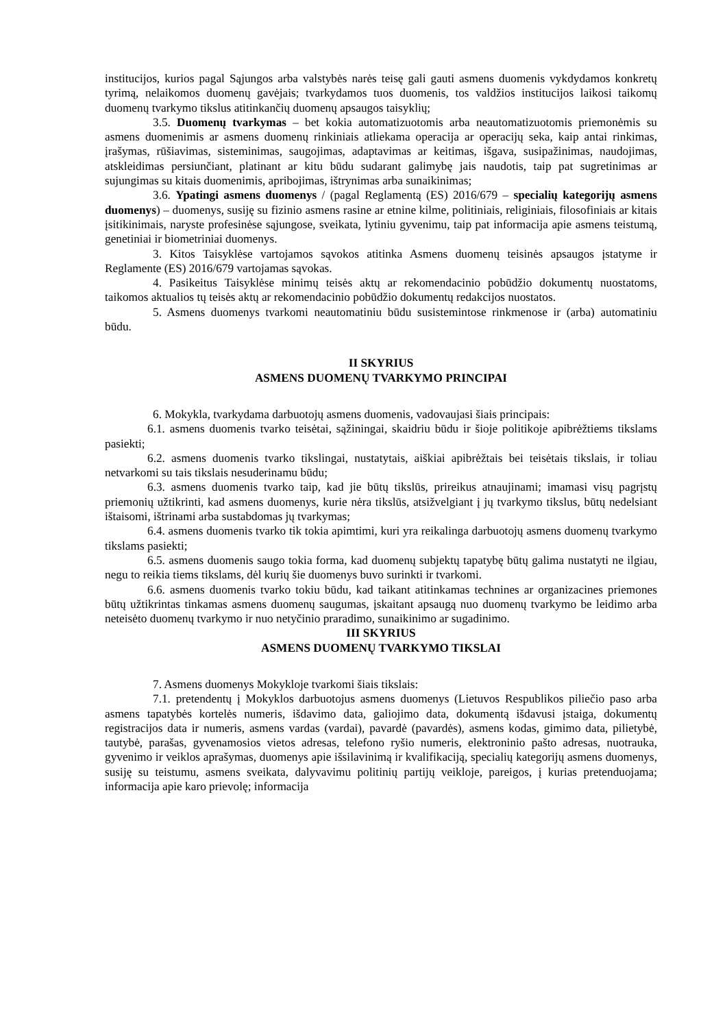institucijos, kurios pagal Sąjungos arba valstybės narės teisę gali gauti asmens duomenis vykdydamos konkretų tyrimą, nelaikomos duomenų gavėjais; tvarkydamos tuos duomenis, tos valdžios institucijos laikosi taikomų duomenų tvarkymo tikslus atitinkančių duomenų apsaugos taisyklių;
3.5. Duomenų tvarkymas – bet kokia automatizuotomis arba neautomatizuotomis priemonėmis su asmens duomenimis ar asmens duomenų rinkiniais atliekama operacija ar operacijų seka, kaip antai rinkimas, įrašymas, rūšiavimas, sisteminimas, saugojimas, adaptavimas ar keitimas, išgava, susipažinimas, naudojimas, atskleidimas persiunčiant, platinant ar kitu būdu sudarant galimybę jais naudotis, taip pat sugretinimas ar sujungimas su kitais duomenimis, apribojimas, ištrynimas arba sunaikinimas;
3.6. Ypatingi asmens duomenys / (pagal Reglamentą (ES) 2016/679 – specialių kategorijų asmens duomenys) – duomenys, susiję su fizinio asmens rasine ar etnine kilme, politiniais, religiniais, filosofiniais ar kitais įsitikinimais, naryste profesinėse sąjungose, sveikata, lytiniu gyvenimu, taip pat informacija apie asmens teistumą, genetiniai ir biometriniai duomenys.
3. Kitos Taisyklėse vartojamos sąvokos atitinka Asmens duomenų teisinės apsaugos įstatyme ir Reglamente (ES) 2016/679 vartojamas sąvokas.
4. Pasikeitus Taisyklėse minimų teisės aktų ar rekomendacinio pobūdžio dokumentų nuostatoms, taikomos aktualios tų teisės aktų ar rekomendacinio pobūdžio dokumentų redakcijos nuostatos.
5. Asmens duomenys tvarkomi neautomatiniu būdu susistemintose rinkmenose ir (arba) automatiniu būdu.
II SKYRIUS
ASMENS DUOMENŲ TVARKYMO PRINCIPAI
6. Mokykla, tvarkydama darbuotojų asmens duomenis, vadovaujasi šiais principais:
6.1. asmens duomenis tvarko teisėtai, sąžiningai, skaidriu būdu ir šioje politikoje apibrėžtiems tikslams pasiekti;
6.2. asmens duomenis tvarko tikslingai, nustatytais, aiškiai apibrėžtais bei teisėtais tikslais, ir toliau netvarkomi su tais tikslais nesuderinamu būdu;
6.3. asmens duomenis tvarko taip, kad jie būtų tikslūs, prireikus atnaujinami; imamasi visų pagrįstų priemonių užtikrinti, kad asmens duomenys, kurie nėra tikslūs, atsižvelgiant į jų tvarkymo tikslus, būtų nedelsiant ištaisomi, ištrinami arba sustabdomas jų tvarkymas;
6.4. asmens duomenis tvarko tik tokia apimtimi, kuri yra reikalinga darbuotojų asmens duomenų tvarkymo tikslams pasiekti;
6.5. asmens duomenis saugo tokia forma, kad duomenų subjektų tapatybę būtų galima nustatyti ne ilgiau, negu to reikia tiems tikslams, dėl kurių šie duomenys buvo surinkti ir tvarkomi.
6.6. asmens duomenis tvarko tokiu būdu, kad taikant atitinkamas technines ar organizacines priemones būtų užtikrintas tinkamas asmens duomenų saugumas, įskaitant apsaugą nuo duomenų tvarkymo be leidimo arba neteisėto duomenų tvarkymo ir nuo netyčinio praradimo, sunaikinimo ar sugadinimo.
III SKYRIUS
ASMENS DUOMENŲ TVARKYMO TIKSLAI
7. Asmens duomenys Mokykloje tvarkomi šiais tikslais:
7.1. pretendentų į Mokyklos darbuotojus asmens duomenys (Lietuvos Respublikos piliečio paso arba asmens tapatybės kortelės numeris, išdavimo data, galiojimo data, dokumentą išdavusi įstaiga, dokumentų registracijos data ir numeris, asmens vardas (vardai), pavardė (pavardės), asmens kodas, gimimo data, pilietybė, tautybė, parašas, gyvenamosios vietos adresas, telefono ryšio numeris, elektroninio pašto adresas, nuotrauka, gyvenimo ir veiklos aprašymas, duomenys apie išsilavinimą ir kvalifikaciją, specialių kategorijų asmens duomenys, susiję su teistumu, asmens sveikata, dalyvavimu politinių partijų veikloje, pareigos, į kurias pretenduojama; informacija apie karo prievolę; informacija